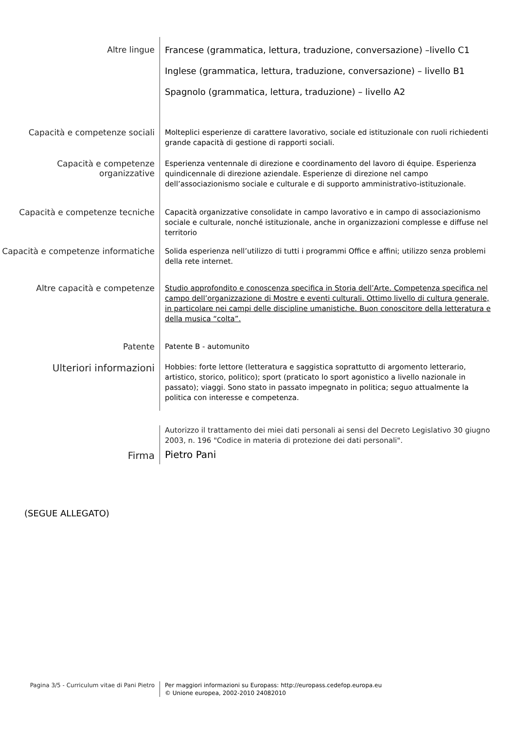Altre lingue
Francese (grammatica, lettura, traduzione, conversazione) –livello C1
Inglese (grammatica, lettura, traduzione, conversazione) – livello B1
Spagnolo (grammatica, lettura, traduzione) – livello A2
Capacità e competenze sociali
Molteplici esperienze di carattere lavorativo, sociale ed istituzionale con ruoli richiedenti grande capacità di gestione di rapporti sociali.
Capacità e competenze organizzative
Esperienza ventennale di direzione e coordinamento del lavoro di équipe. Esperienza quindicennale di direzione aziendale. Esperienze di direzione nel campo dell’associazionismo sociale e culturale e di supporto amministrativo-istituzionale.
Capacità e competenze tecniche
Capacità organizzative consolidate in campo lavorativo e in campo di associazionismo sociale e culturale, nonché istituzionale, anche in organizzazioni complesse e diffuse nel territorio
Capacità e competenze informatiche
Solida esperienza nell’utilizzo di tutti i programmi Office e affini; utilizzo senza problemi della rete internet.
Altre capacità e competenze
Studio approfondito e conoscenza specifica in Storia dell’Arte. Competenza specifica nel campo dell’organizzazione di Mostre e eventi culturali. Ottimo livello di cultura generale, in particolare nei campi delle discipline umanistiche. Buon conoscitore della letteratura e della musica “colta”.
Patente
Patente B - automunito
Ulteriori informazioni
Hobbies: forte lettore (letteratura e saggistica soprattutto di argomento letterario, artistico, storico, politico); sport (praticato lo sport agonistico a livello nazionale in passato); viaggi. Sono stato in passato impegnato in politica; seguo attualmente la politica con interesse e competenza.
Autorizzo il trattamento dei miei dati personali ai sensi del Decreto Legislativo 30 giugno 2003, n. 196 "Codice in materia di protezione dei dati personali".
Firma
Pietro Pani
(SEGUE ALLEGATO)
Pagina 3/5 - Curriculum vitae di Pani Pietro Per maggiori informazioni su Europass: http://europass.cedefop.europa.eu
© Unione europea, 2002-2010 24082010